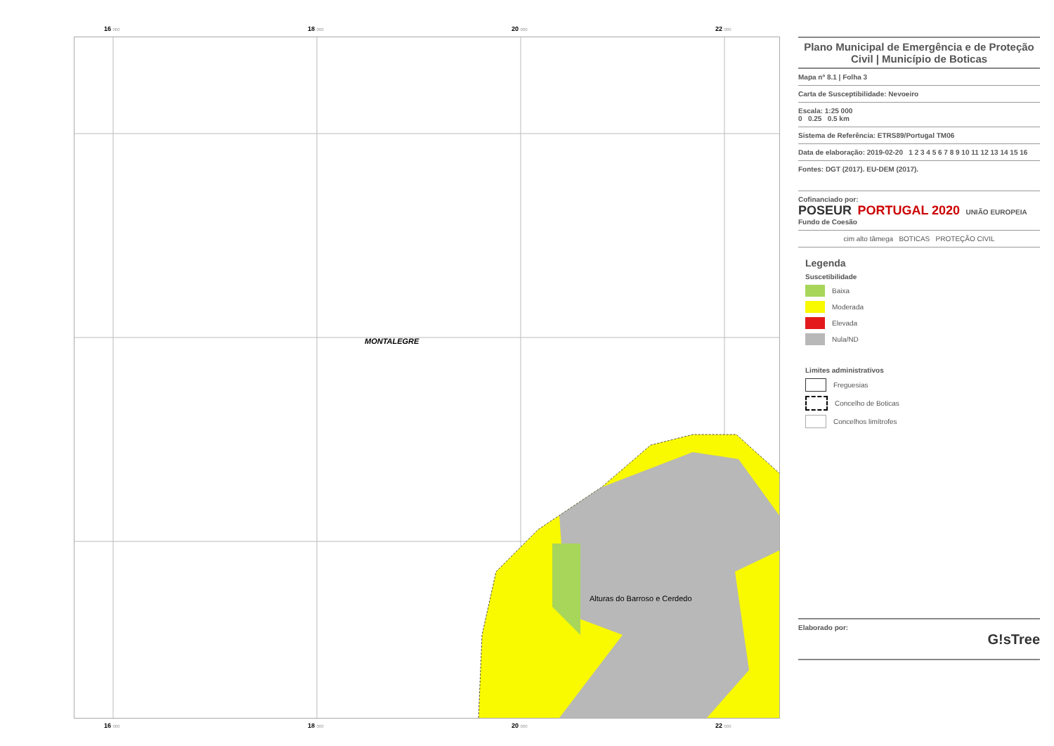16 000 18 000 20 000 22 000
MONTALEGRE
Alturas do Barroso e Cerdedo
16 000 18 000 20 000 22 000
Plano Municipal de Emergência e de Proteção Civil | Município de Boticas
Mapa nº 8.1 | Folha 3
Carta de Susceptibilidade: Nevoeiro
Escala: 1:25 000
0 0.25 0.5 km
Sistema de Referência: ETRS89/Portugal TM06
Data de elaboração: 2019-02-20 1 2 3 4 5 6 7 8 9 10 11 12 13 14 15 16
Fontes: DGT (2017). EU-DEM (2017).
Cofinanciado por:
POSEUR PORTUGAL 2020 UNIÃO EUROPEIA Fundo de Coesão
cim alto tâmega BOTICAS PROTEÇÃO CIVIL
Legenda
Suscetibilidade
Baixa
Moderada
Elevada
Nula/ND
Limites administrativos
Freguesias
Concelho de Boticas
Concelhos limítrofes
Elaborado por:
G!sTree